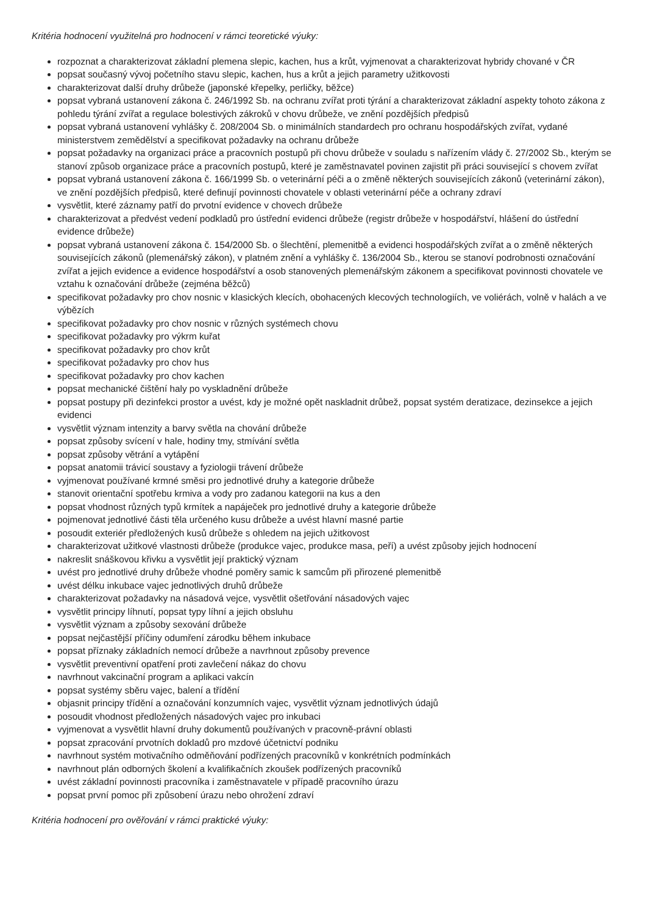Kritéria hodnocení využitelná pro hodnocení v rámci teoretické výuky:
rozpoznat a charakterizovat základní plemena slepic, kachen, hus a krůt, vyjmenovat a charakterizovat hybridy chované v ČR
popsat současný vývoj početního stavu slepic, kachen, hus a krůt a jejich parametry užitkovosti
charakterizovat další druhy drůbeže (japonské křepelky, perličky, běžce)
popsat vybraná ustanovení zákona č. 246/1992 Sb. na ochranu zvířat proti týrání a charakterizovat základní aspekty tohoto zákona z pohledu týrání zvířat a regulace bolestivých zákroků v chovu drůbeže, ve znění pozdějších předpisů
popsat vybraná ustanovení vyhlášky č. 208/2004 Sb. o minimálních standardech pro ochranu hospodářských zvířat, vydané ministerstvem zemědělství a specifikovat požadavky na ochranu drůbeže
popsat požadavky na organizaci práce a pracovních postupů při chovu drůbeže v souladu s nařízením vlády č. 27/2002 Sb., kterým se stanoví způsob organizace práce a pracovních postupů, které je zaměstnavatel povinen zajistit při práci související s chovem zvířat
popsat vybraná ustanovení zákona č. 166/1999 Sb. o veterinární péči a o změně některých souvisejících zákonů (veterinární zákon), ve znění pozdějších předpisů, které definují povinnosti chovatele v oblasti veterinární péče a ochrany zdraví
vysvětlit, které záznamy patří do prvotní evidence v chovech drůbeže
charakterizovat a předvést vedení podkladů pro ústřední evidenci drůbeže (registr drůbeže v hospodářství, hlášení do ústřední evidence drůbeže)
popsat vybraná ustanovení zákona č. 154/2000 Sb. o šlechtění, plemenitbě a evidenci hospodářských zvířat a o změně některých souvisejících zákonů (plemenářský zákon), v platném znění a vyhlášky č. 136/2004 Sb., kterou se stanoví podrobnosti označování zvířat a jejich evidence a evidence hospodářství a osob stanovených plemenářským zákonem a specifikovat povinnosti chovatele ve vztahu k označování drůbeže (zejména běžců)
specifikovat požadavky pro chov nosnic v klasických klecích, obohacených klecových technologiích, ve voliérách, volně v halách a ve výbězích
specifikovat požadavky pro chov nosnic v různých systémech chovu
specifikovat požadavky pro výkrm kuřat
specifikovat požadavky pro chov krůt
specifikovat požadavky pro chov hus
specifikovat požadavky pro chov kachen
popsat mechanické čištění haly po vyskladnění drůbeže
popsat postupy při dezinfekci prostor a uvést, kdy je možné opět naskladnit drůbež, popsat systém deratizace, dezinsekce a jejich evidenci
vysvětlit význam intenzity a barvy světla na chování drůbeže
popsat způsoby svícení v hale, hodiny tmy, stmívání světla
popsat způsoby větrání a vytápění
popsat anatomii trávicí soustavy a fyziologii trávení drůbeže
vyjmenovat používané krmné směsi pro jednotlivé druhy a kategorie drůbeže
stanovit orientační spotřebu krmiva a vody pro zadanou kategorii na kus a den
popsat vhodnost různých typů krmítek a napáječek pro jednotlivé druhy a kategorie drůbeže
pojmenovat jednotlivé části těla určeného kusu drůbeže a uvést hlavní masné partie
posoudit exteriér předložených kusů drůbeže s ohledem na jejich užitkovost
charakterizovat užitkové vlastnosti drůbeže (produkce vajec, produkce masa, peří) a uvést způsoby jejich hodnocení
nakreslit snáškovou křivku a vysvětlit její praktický význam
uvést pro jednotlivé druhy drůbeže vhodné poměry samic k samcům při přirozené plemenitbě
uvést délku inkubace vajec jednotlivých druhů drůbeže
charakterizovat požadavky na násadová vejce, vysvětlit ošetřování násadových vajec
vysvětlit principy líhnutí, popsat typy líhní a jejich obsluhu
vysvětlit význam a způsoby sexování drůbeže
popsat nejčastější příčiny odumření zárodku během inkubace
popsat příznaky základních nemocí drůbeže a navrhnout způsoby prevence
vysvětlit preventivní opatření proti zavlečení nákaz do chovu
navrhnout vakcinační program a aplikaci vakcín
popsat systémy sběru vajec, balení a třídění
objasnit principy třídění a označování konzumních vajec, vysvětlit význam jednotlivých údajů
posoudit vhodnost předložených násadových vajec pro inkubaci
vyjmenovat a vysvětlit hlavní druhy dokumentů používaných v pracovně-právní oblasti
popsat zpracování prvotních dokladů pro mzdové účetnictví podniku
navrhnout systém motivačního odměňování podřízených pracovníků v konkrétních podmínkách
navrhnout plán odborných školení a kvalifikačních zkoušek podřízených pracovníků
uvést základní povinnosti pracovníka i zaměstnavatele v případě pracovního úrazu
popsat první pomoc při způsobení úrazu nebo ohrožení zdraví
Kritéria hodnocení pro ověřování v rámci praktické výuky: